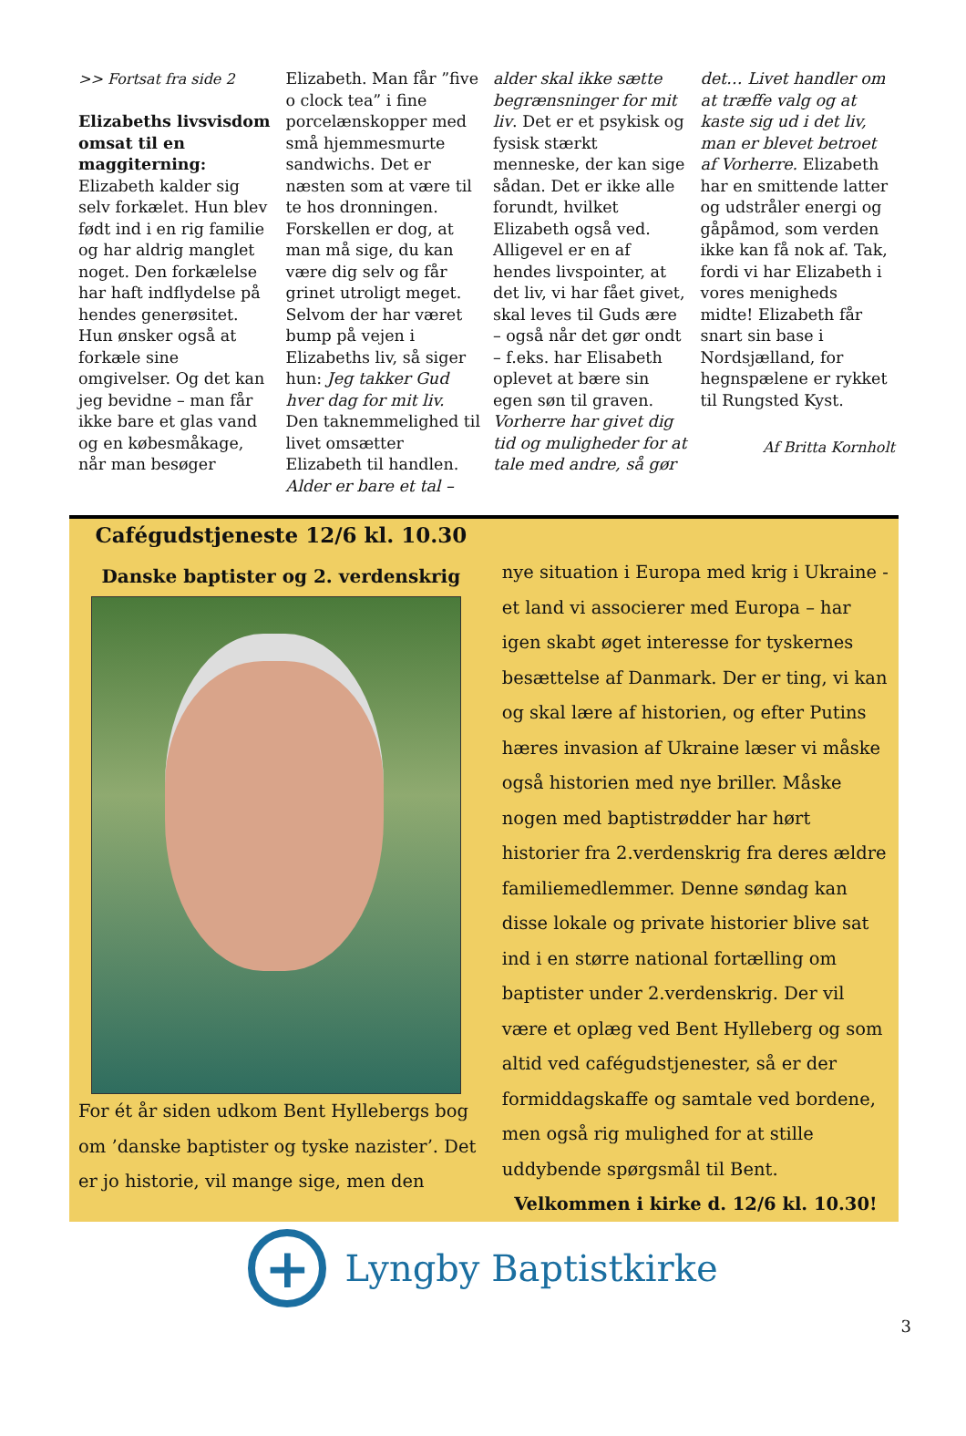>> Fortsat fra side 2
Elizabeths livsvisdom omsat til en maggiterning: Elizabeth kalder sig selv forkælet. Hun blev født ind i en rig familie og har aldrig manglet noget. Den forkælelse har haft indflydelse på hendes generøsitet. Hun ønsker også at forkæle sine omgivelser. Og det kan jeg bevidne – man får ikke bare et glas vand og en købesmåkage, når man besøger
Elizabeth. Man får ”five o clock tea” i fine porcelænskopper med små hjemmesmurte sandwichs. Det er næsten som at være til te hos dronningen. Forskellen er dog, at man må sige, du kan være dig selv og får grinet utroligt meget. Selvom der har været bump på vejen i Elizabeths liv, så siger hun: Jeg takker Gud hver dag for mit liv. Den taknemmelighed til livet omsætter Elizabeth til handlen. Alder er bare et tal –
alder skal ikke sætte begrænsninger for mit liv. Det er et psykisk og fysisk stærkt menneske, der kan sige sådan. Det er ikke alle forundt, hvilket Elizabeth også ved. Alligevel er en af hendes livspointer, at det liv, vi har fået givet, skal leves til Guds ære – også når det gør ondt – f.eks. har Elisabeth oplevet at bære sin egen søn til graven. Vorherre har givet dig tid og muligheder for at tale med andre, så gør
det… Livet handler om at træffe valg og at kaste sig ud i det liv, man er blevet betroet af Vorherre. Elizabeth har en smittende latter og udstråler energi og gåpåmod, som verden ikke kan få nok af. Tak, fordi vi har Elizabeth i vores menigheds midte! Elizabeth får snart sin base i Nordsjælland, for hegnspælene er rykket til Rungsted Kyst.
Af Britta Kornholt
Cafégudstjeneste 12/6 kl. 10.30
Danske baptister og 2. verdenskrig
For ét år siden udkom Bent Hyllebergs bog om ’danske baptister og tyske nazister’. Det er jo historie, vil mange sige, men den
nye situation i Europa med krig i Ukraine - et land vi associerer med Europa – har igen skabt øget interesse for tyskernes besættelse af Danmark. Der er ting, vi kan og skal lære af historien, og efter Putins hæres invasion af Ukraine læser vi måske også historien med nye briller. Måske nogen med baptistrødder har hørt historier fra 2.verdenskrig fra deres ældre familiemedlemmer. Denne søndag kan disse lokale og private historier blive sat ind i en større national fortælling om baptister under 2.verdenskrig. Der vil være et oplæg ved Bent Hylleberg og som altid ved cafégudstjenester, så er der formiddagskaffe og samtale ved bordene, men også rig mulighed for at stille uddybende spørgsmål til Bent.
Velkommen i kirke d. 12/6 kl. 10.30!
+
Lyngby Baptistkirke
3